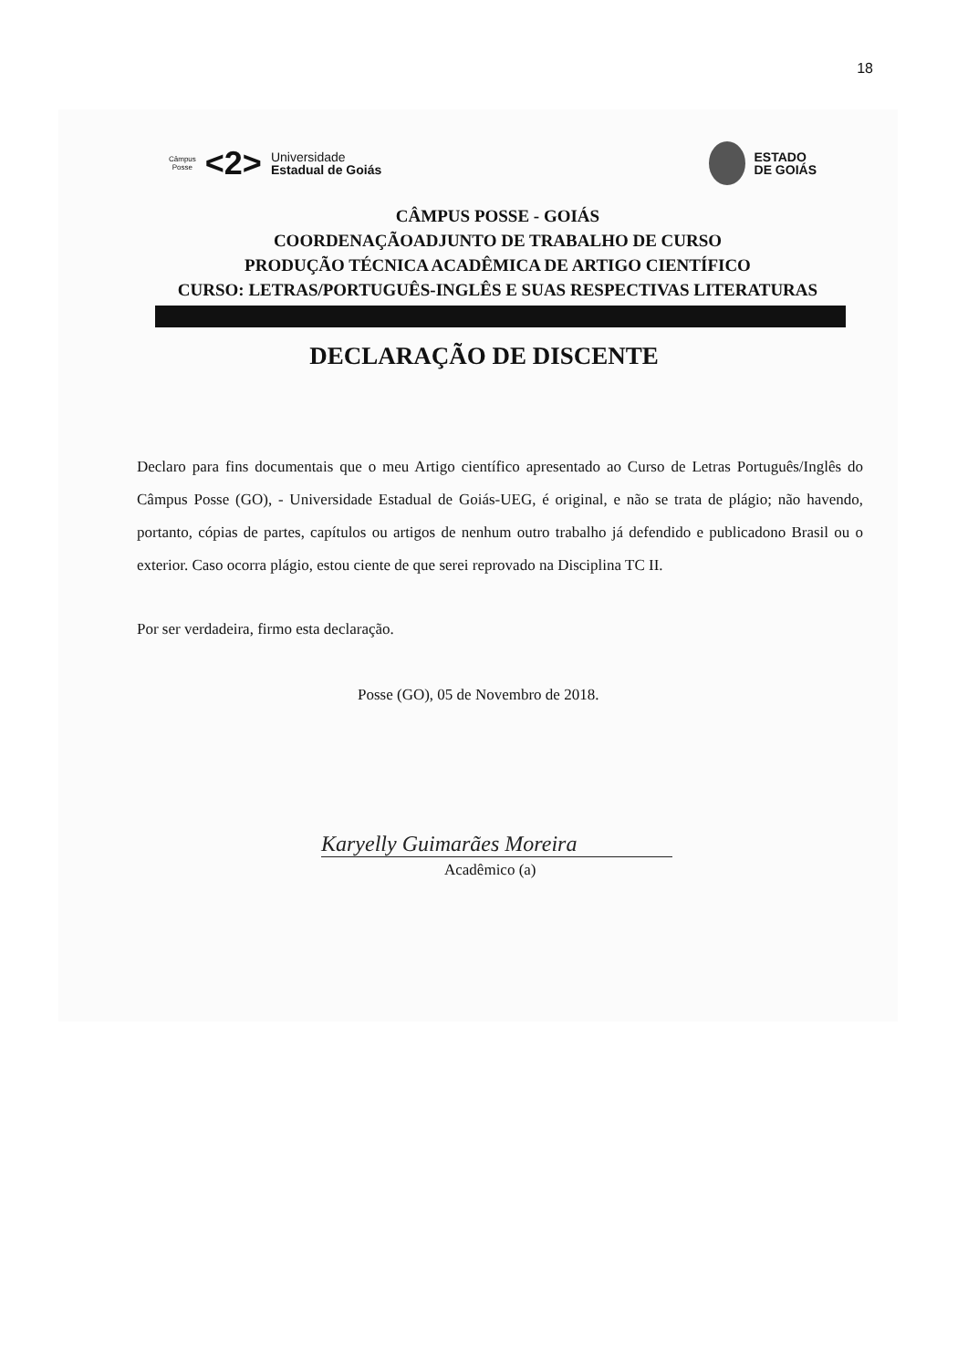18
Câmpus
Posse
<2>
Universidade
Estadual de Goiás
ESTADO
DE GOIÁS
CÂMPUS POSSE - GOIÁS
COORDENAÇÃOADJUNTO DE TRABALHO DE CURSO
PRODUÇÃO TÉCNICA ACADÊMICA DE ARTIGO CIENTÍFICO
CURSO: LETRAS/PORTUGUÊS-INGLÊS E SUAS RESPECTIVAS LITERATURAS
DECLARAÇÃO DE DISCENTE
Declaro para fins documentais que o meu Artigo científico apresentado ao Curso de Letras Português/Inglês do Câmpus Posse (GO), - Universidade Estadual de Goiás-UEG, é original, e não se trata de plágio; não havendo, portanto, cópias de partes, capítulos ou artigos de nenhum outro trabalho já defendido e publicadono Brasil ou o exterior. Caso ocorra plágio, estou ciente de que serei reprovado na Disciplina TC II.
Por ser verdadeira, firmo esta declaração.
Posse (GO), 05 de Novembro de 2018.
Karyelly Guimarães Moreira
Acadêmico (a)